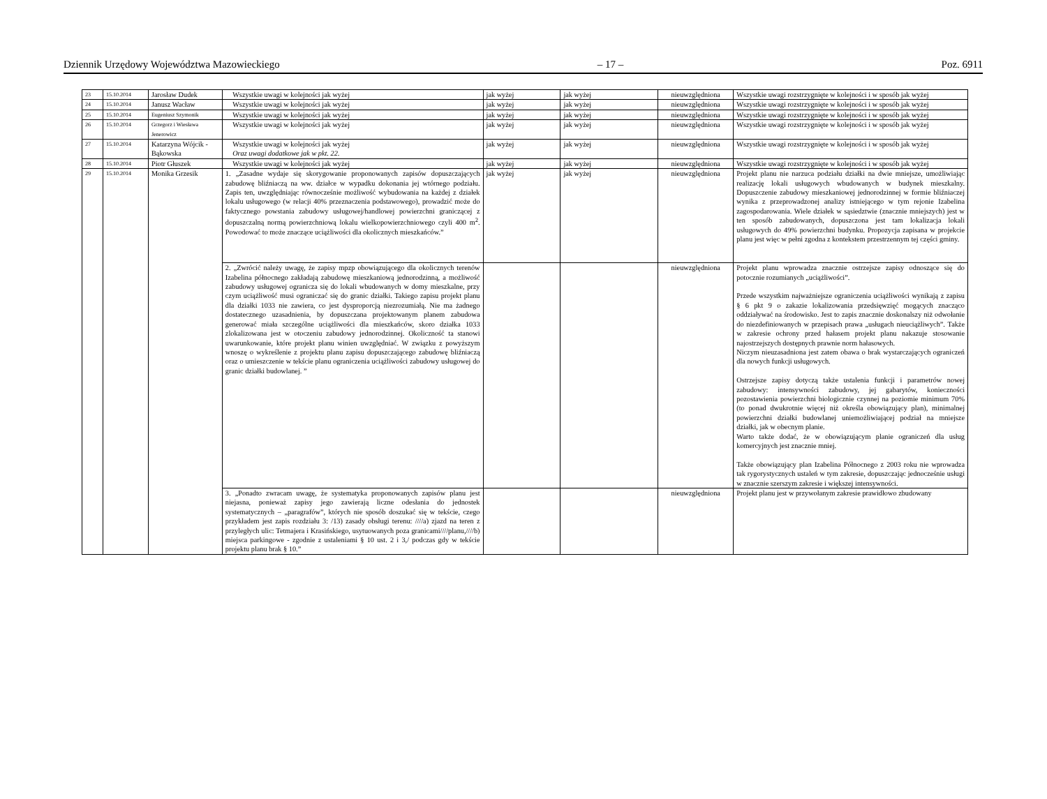Dziennik Urzędowy Województwa Mazowieckiego – 17 – Poz. 6911
| 23 | 15.10.2014 | Jarosław Dudek | Wszystkie uwagi w kolejności jak wyżej | jak wyżej | jak wyżej | nieuwzględniona | Wszystkie uwagi rozstrzygnięte w kolejności i w sposób jak wyżej |
| 24 | 15.10.2014 | Janusz Wacław | Wszystkie uwagi w kolejności jak wyżej | jak wyżej | jak wyżej | nieuwzględniona | Wszystkie uwagi rozstrzygnięte w kolejności i w sposób jak wyżej |
| 25 | 15.10.2014 | Eugeniusz Szymonik | Wszystkie uwagi w kolejności jak wyżej | jak wyżej | jak wyżej | nieuwzględniona | Wszystkie uwagi rozstrzygnięte w kolejności i w sposób jak wyżej |
| 26 | 15.10.2014 | Grzegorz i Wiesława Jenerowicz | Wszystkie uwagi w kolejności jak wyżej | jak wyżej | jak wyżej | nieuwzględniona | Wszystkie uwagi rozstrzygnięte w kolejności i w sposób jak wyżej |
| 27 | 15.10.2014 | Katarzyna Wójcik - Bąkowska | Wszystkie uwagi w kolejności jak wyżej Oraz uwagi dodatkowe jak w pkt. 22. | jak wyżej | jak wyżej | nieuwzględniona | Wszystkie uwagi rozstrzygnięte w kolejności i w sposób jak wyżej |
| 28 | 15.10.2014 | Piotr Głuszek | Wszystkie uwagi w kolejności jak wyżej | jak wyżej | jak wyżej | nieuwzględniona | Wszystkie uwagi rozstrzygnięte w kolejności i w sposób jak wyżej |
| 29 | 15.10.2014 | Monika Grzesik | 1. „Zasadne wydaje się skorygowanie proponowanych zapisów dopuszczających zabudowę bliźniaczą na ww. działce w wypadku dokonania jej wtórnego podziału. Zapis ten, uwzględniając równocześnie możliwość wybudowania na każdej z działek lokalu usługowego (w relacji 40% przeznaczenia podstawowego), prowadzić może do faktycznego powstania zabudowy usługowej/handlowej powierzchni graniczącej z dopuszczalną normą powierzchniową lokalu wielkopowierzchniowego czyli 400 m<sup>2</sup>. Powodować to może znaczące uciążliwości dla okolicznych mieszkańców.” | jak wyżej | jak wyżej | nieuwzględniona | Projekt planu nie narzuca podziału działki na dwie mniejsze, umożliwiając realizację lokali usługowych wbudowanych w budynek mieszkalny. Dopuszczenie zabudowy mieszkaniowej jednorodzinnej w formie bliźniaczej wynika z przeprowadzonej analizy istniejącego w tym rejonie Izabelina zagospodarowania. Wiele działek w sąsiedztwie (znacznie mniejszych) jest w ten sposób zabudowanych, dopuszczona jest tam lokalizacja lokali usługowych do 49% powierzchni budynku. Propozycja zapisana w projekcie planu jest więc w pełni zgodna z kontekstem przestrzennym tej części gminy. |
| | | | 2. „Zwrócić należy uwagę, że zapisy mpzp obowiązującego dla okolicznych terenów Izabelina północnego zakładają zabudowę mieszkaniową jednorodzinną, a możliwość zabudowy usługowej ogranicza się do lokali wbudowanych w domy mieszkalne, przy czym uciążliwość musi ograniczać się do granic działki. Takiego zapisu projekt planu dla działki 1033 nie zawiera, co jest dysproporcją niezrozumiałą. Nie ma żadnego dostatecznego uzasadnienia, by dopuszczana projektowanym planem zabudowa generować miała szczególne uciążliwości dla mieszkańców, skoro działka 1033 zlokalizowana jest w otoczeniu zabudowy jednorodzinnej. Okoliczność ta stanowi uwarunkowanie, które projekt planu winien uwzględniać. W związku z powyższym wnoszę o wykreślenie z projektu planu zapisu dopuszczającego zabudowę bliźniaczą oraz o umieszczenie w tekście planu ograniczenia uciążliwości zabudowy usługowej do granic działki budowlanej. ” | | | nieuwzględniona | Projekt planu wprowadza znacznie ostrzejsze zapisy odnoszące się do potocznie rozumianych „uciążliwości”. Przede wszystkim najważniejsze ograniczenia uciążliwości wynikają z zapisu § 6 pkt 9 o zakazie lokalizowania przedsięwzięć mogących znacząco oddziaływać na środowisko. Jest to zapis znacznie doskonalszy niż odwołanie do niezdefiniowanych w przepisach prawa „usługach nieuciążliwych”. Także w zakresie ochrony przed hałasem projekt planu nakazuje stosowanie najostrzejszych dostępnych prawnie norm hałasowych. Niczym nieuzasadniona jest zatem obawa o brak wystarczających ograniczeń dla nowych funkcji usługowych. Ostrzejsze zapisy dotyczą także ustalenia funkcji i parametrów nowej zabudowy: intensywności zabudowy, jej gabarytów, konieczności pozostawienia powierzchni biologicznie czynnej na poziomie minimum 70% (to ponad dwukrotnie więcej niż określa obowiązujący plan), minimalnej powierzchni działki budowlanej uniemożliwiającej podział na mniejsze działki, jak w obecnym planie. Warto także dodać, że w obowiązującym planie ograniczeń dla usług komercyjnych jest znacznie mniej. Także obowiązujący plan Izabelina Północnego z 2003 roku nie wprowadza tak rygorystycznych ustaleń w tym zakresie, dopuszczając jednocześnie usługi w znacznie szerszym zakresie i większej intensywności. |
| | | | 3. „Ponadto zwracam uwagę, że systematyka proponowanych zapisów planu jest niejasna, ponieważ zapisy jego zawierają liczne odesłania do jednostek systematycznych – „paragrafów”, których nie sposób doszukać się w tekście, czego przykładem jest zapis rozdziału 3: /13) zasady obsługi terenu: ////a) zjazd na teren z przyległych ulic: Tetmajera i Krasińskiego, usytuowanych poza granicami////planu,////b) miejsca parkingowe - zgodnie z ustaleniami § 10 ust. 2 i 3,/ podczas gdy w tekście projektu planu brak § 10.” | | | nieuwzględniona | Projekt planu jest w przywołanym zakresie prawidłowo zbudowany |